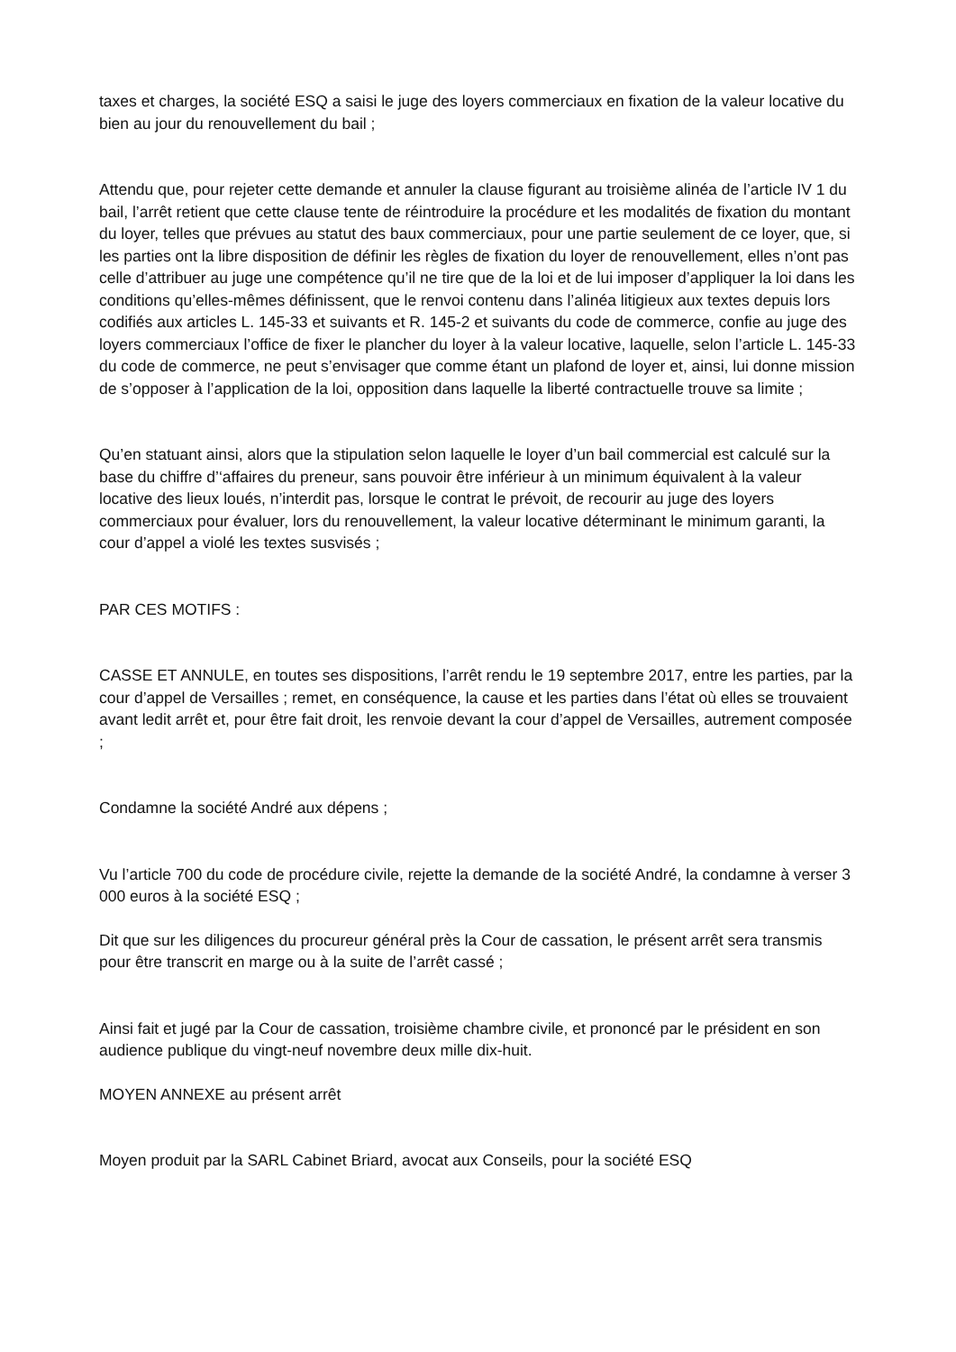taxes et charges, la société ESQ a saisi le juge des loyers commerciaux en fixation de la valeur locative du bien au jour du renouvellement du bail ;
Attendu que, pour rejeter cette demande et annuler la clause figurant au troisième alinéa de l’article IV 1 du bail, l’arrêt retient que cette clause tente de réintroduire la procédure et les modalités de fixation du montant du loyer, telles que prévues au statut des baux commerciaux, pour une partie seulement de ce loyer, que, si les parties ont la libre disposition de définir les règles de fixation du loyer de renouvellement, elles n’ont pas celle d’attribuer au juge une compétence qu’il ne tire que de la loi et de lui imposer d’appliquer la loi dans les conditions qu’elles-mêmes définissent, que le renvoi contenu dans l’alinéa litigieux aux textes depuis lors codifiés aux articles L. 145-33 et suivants et R. 145-2 et suivants du code de commerce, confie au juge des loyers commerciaux l’office de fixer le plancher du loyer à la valeur locative, laquelle, selon l’article L. 145-33 du code de commerce, ne peut s’envisager que comme étant un plafond de loyer et, ainsi, lui donne mission de s’opposer à l’application de la loi, opposition dans laquelle la liberté contractuelle trouve sa limite ;
Qu’en statuant ainsi, alors que la stipulation selon laquelle le loyer d’un bail commercial est calculé sur la base du chiffre d’‘affaires du preneur, sans pouvoir être inférieur à un minimum équivalent à la valeur locative des lieux loués, n’interdit pas, lorsque le contrat le prévoit, de recourir au juge des loyers commerciaux pour évaluer, lors du renouvellement, la valeur locative déterminant le minimum garanti, la cour d’appel a violé les textes susvisés ;
PAR CES MOTIFS :
CASSE ET ANNULE, en toutes ses dispositions, l’arrêt rendu le 19 septembre 2017, entre les parties, par la cour d’appel de Versailles ; remet, en conséquence, la cause et les parties dans l’état où elles se trouvaient avant ledit arrêt et, pour être fait droit, les renvoie devant la cour d’appel de Versailles, autrement composée ;
Condamne la société André aux dépens ;
Vu l’article 700 du code de procédure civile, rejette la demande de la société André, la condamne à verser 3 000 euros à la société ESQ ;
Dit que sur les diligences du procureur général près la Cour de cassation, le présent arrêt sera transmis pour être transcrit en marge ou à la suite de l’arrêt cassé ;
Ainsi fait et jugé par la Cour de cassation, troisième chambre civile, et prononcé par le président en son audience publique du vingt-neuf novembre deux mille dix-huit.
MOYEN ANNEXE au présent arrêt
Moyen produit par la SARL Cabinet Briard, avocat aux Conseils, pour la société ESQ